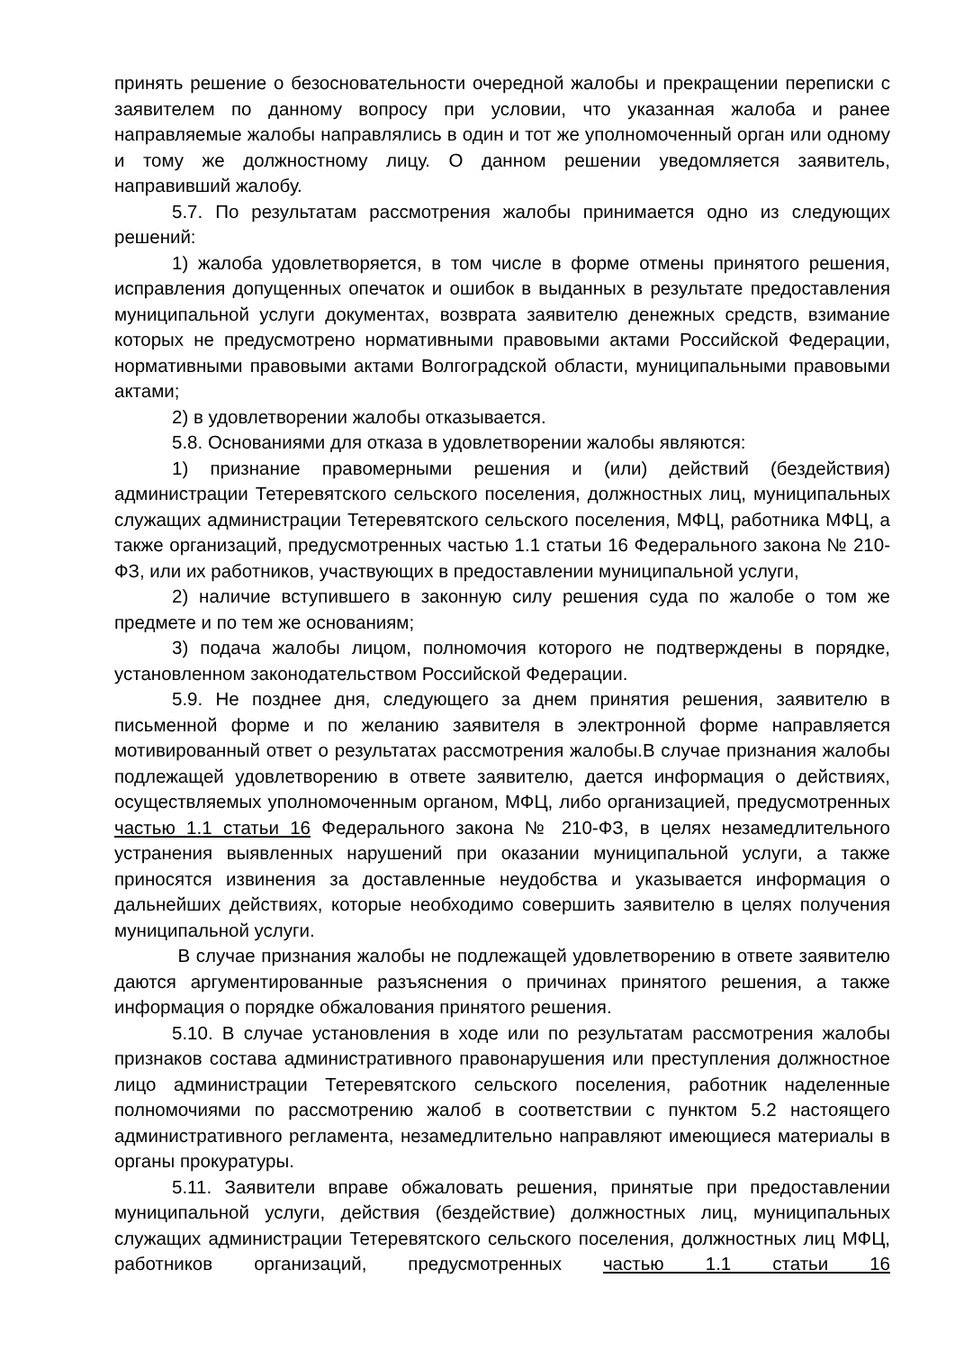принять решение о безосновательности очередной жалобы и прекращении переписки с заявителем по данному вопросу при условии, что указанная жалоба и ранее направляемые жалобы направлялись в один и тот же уполномоченный орган или одному и тому же должностному лицу. О данном решении уведомляется заявитель, направивший жалобу.
5.7. По результатам рассмотрения жалобы принимается одно из следующих решений:
1) жалоба удовлетворяется, в том числе в форме отмены принятого решения, исправления допущенных опечаток и ошибок в выданных в результате предоставления муниципальной услуги документах, возврата заявителю денежных средств, взимание которых не предусмотрено нормативными правовыми актами Российской Федерации, нормативными правовыми актами Волгоградской области, муниципальными правовыми актами;
2) в удовлетворении жалобы отказывается.
5.8. Основаниями для отказа в удовлетворении жалобы являются:
1) признание правомерными решения и (или) действий (бездействия) администрации Тетеревятского сельского поселения, должностных лиц, муниципальных служащих администрации Тетеревятского сельского поселения, МФЦ, работника МФЦ, а также организаций, предусмотренных частью 1.1 статьи 16 Федерального закона № 210-ФЗ, или их работников, участвующих в предоставлении муниципальной услуги,
2) наличие вступившего в законную силу решения суда по жалобе о том же предмете и по тем же основаниям;
3) подача жалобы лицом, полномочия которого не подтверждены в порядке, установленном законодательством Российской Федерации.
5.9. Не позднее дня, следующего за днем принятия решения, заявителю в письменной форме и по желанию заявителя в электронной форме направляется мотивированный ответ о результатах рассмотрения жалобы.В случае признания жалобы подлежащей удовлетворению в ответе заявителю, дается информация о действиях, осуществляемых уполномоченным органом, МФЦ, либо организацией, предусмотренных частью 1.1 статьи 16 Федерального закона № 210-ФЗ, в целях незамедлительного устранения выявленных нарушений при оказании муниципальной услуги, а также приносятся извинения за доставленные неудобства и указывается информация о дальнейших действиях, которые необходимо совершить заявителю в целях получения муниципальной услуги.
В случае признания жалобы не подлежащей удовлетворению в ответе заявителю даются аргументированные разъяснения о причинах принятого решения, а также информация о порядке обжалования принятого решения.
5.10. В случае установления в ходе или по результатам рассмотрения жалобы признаков состава административного правонарушения или преступления должностное лицо администрации Тетеревятского сельского поселения, работник наделенные полномочиями по рассмотрению жалоб в соответствии с пунктом 5.2 настоящего административного регламента, незамедлительно направляют имеющиеся материалы в органы прокуратуры.
5.11. Заявители вправе обжаловать решения, принятые при предоставлении муниципальной услуги, действия (бездействие) должностных лиц, муниципальных служащих администрации Тетеревятского сельского поселения, должностных лиц МФЦ, работников организаций, предусмотренных частью 1.1 статьи 16